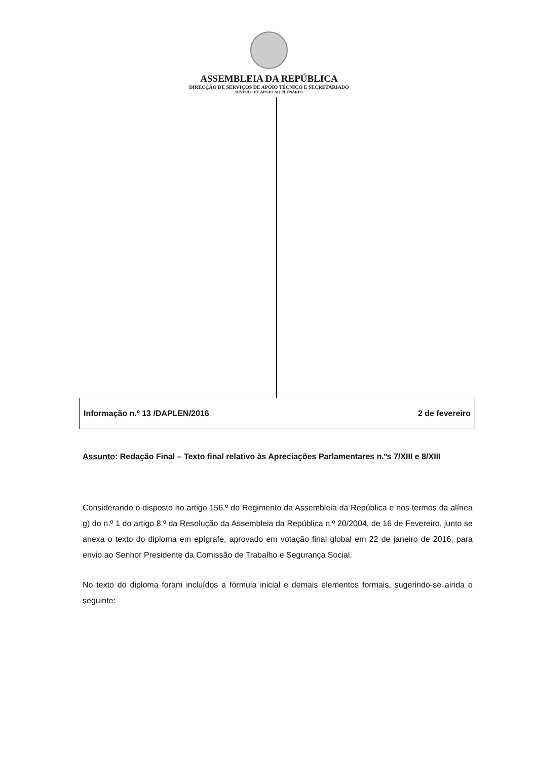ASSEMBLEIA DA REPÚBLICA
DIRECÇÃO DE SERVIÇOS DE APOIO TÉCNICO E SECRETARIADO
DIVISÃO DE APOIO AO PLENÁRIO
Informação n.º 13 /DAPLEN/2016 2 de fevereiro
Assunto: Redação Final – Texto final relativo às Apreciações Parlamentares n.ºs 7/XIII e 8/XIII
Considerando o disposto no artigo 156.º do Regimento da Assembleia da República e nos termos da alínea g) do n.º 1 do artigo 8.º da Resolução da Assembleia da República n.º 20/2004, de 16 de Fevereiro, junto se anexa o texto do diploma em epígrafe, aprovado em votação final global em 22 de janeiro de 2016, para envio ao Senhor Presidente da Comissão de Trabalho e Segurança Social.
No texto do diploma foram incluídos a fórmula inicial e demais elementos formais, sugerindo-se ainda o seguinte: